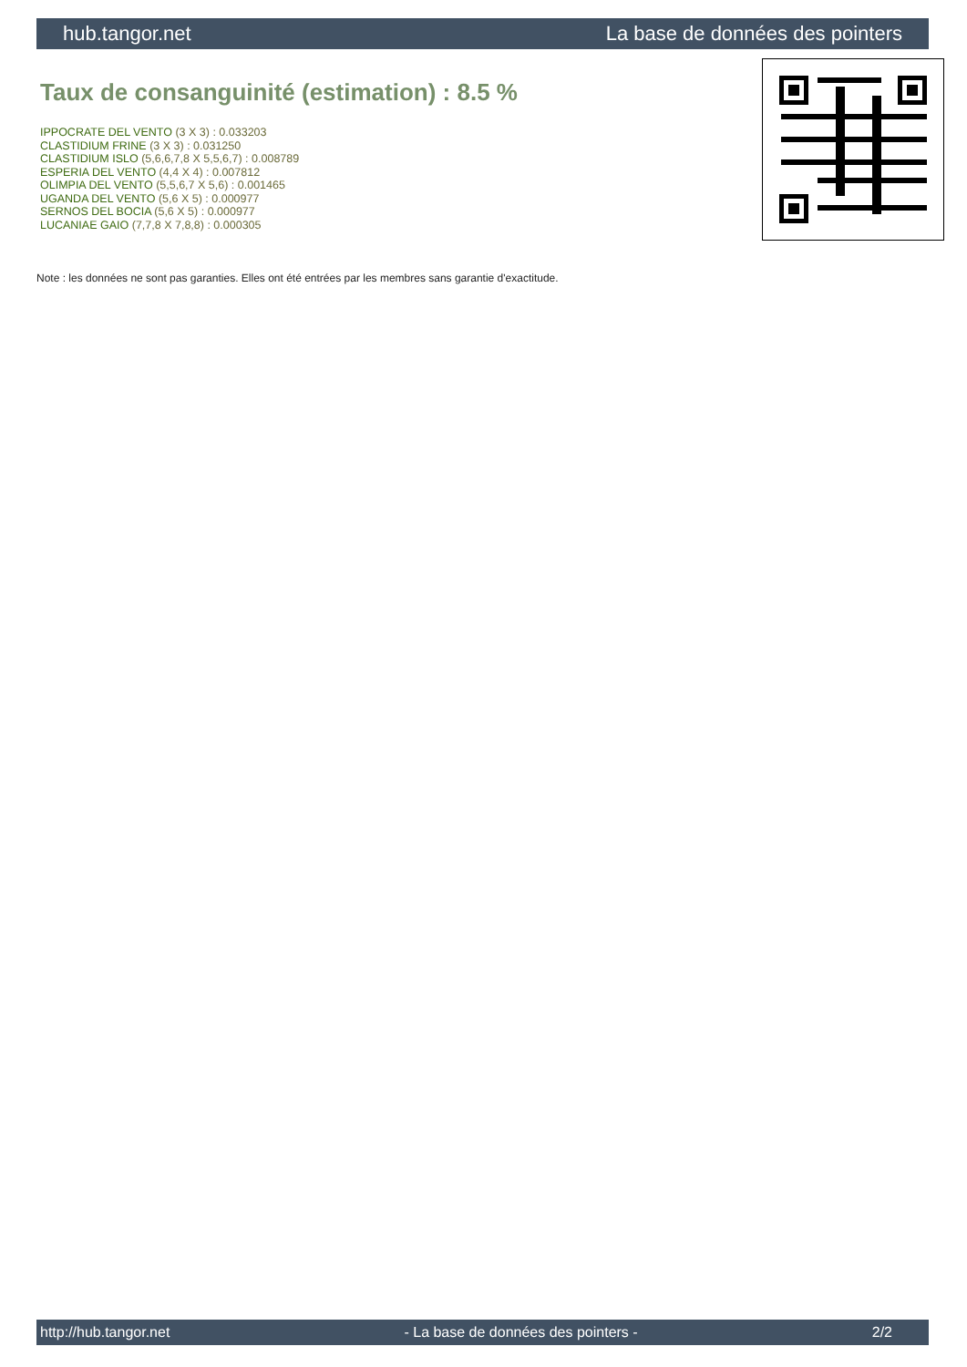hub.tangor.net La base de données des pointers
Taux de consanguinité (estimation) : 8.5 %
IPPOCRATE DEL VENTO (3 X 3) : 0.033203
CLASTIDIUM FRINE (3 X 3) : 0.031250
CLASTIDIUM ISLO (5,6,6,7,8 X 5,5,6,7) : 0.008789
ESPERIA DEL VENTO (4,4 X 4) : 0.007812
OLIMPIA DEL VENTO (5,5,6,7 X 5,6) : 0.001465
UGANDA DEL VENTO (5,6 X 5) : 0.000977
SERNOS DEL BOCIA (5,6 X 5) : 0.000977
LUCANIAE GAIO (7,7,8 X 7,8,8) : 0.000305
Note : les données ne sont pas garanties. Elles ont été entrées par les membres sans garantie d'exactitude.
http://hub.tangor.net - La base de données des pointers - 2/2